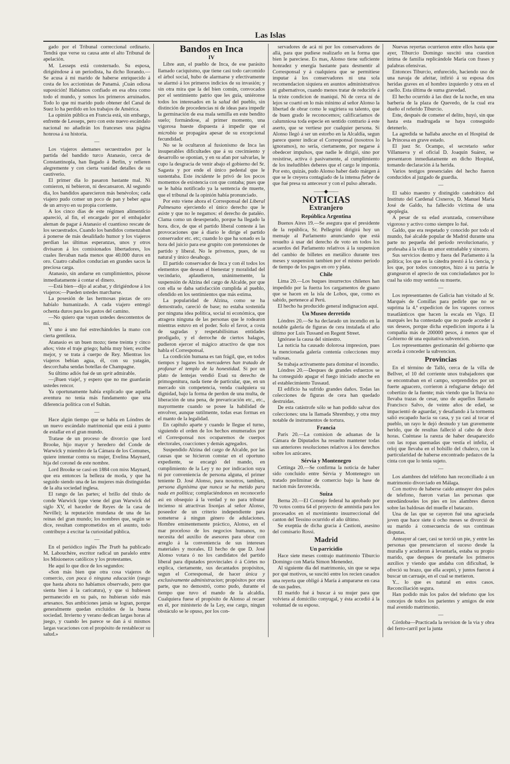Las Islas
gado por el Tribunal correccional ordinario. Tendrá que verse su causa ante el alto Tribunal de apelación.
M. Lesseps está consternado. Su esposa, dirigiéndose á un periodista, ha dicho llorando.—Se acusa á mi marido de haberse enriquecido á costa de los accionistas de Panamá. ¡Cuán odiosa suposición! Habíamos confiado en esa obra como todo el mundo, y somos los primeros arruinados. Todo lo que mi marido pudo obtener del Canal de Suez lo ha perdido en los trabajos de América.
La opinión pública en Francia está, sin embargo, enfrente de Lesseps, pero con este nuevo escándalo nacional no añadirán los franceses una página honrosa á su historia.
—
Los viajeros alemanes secuestrados por la partida del bandido turco Atanasio, cerca de Constantinopla, han llegado á Berlin, y refieren alegremente y con cierta vanidad detalles de su cautiverio.
El primer día lo pasaron bastante mal. Ni comieron, ni bebieron, ni descansaron. Al segundo día, los bandidos aparecieron más benévolos; cada viajero pudo comer un poco de pan y beber agua de un arroyo en su propia corriente.
A los cinco días de este régimen alimenticio apareció, al fin, el encargado por el embajador aleman de pagar á Atanasio el cuantioso rescate de los secuestrados. Cuando los bandidos comenzaban á ponerse de más desaliñado humor y los viajeros perdían las últimas esperanzas, unos y otros divisaron á los comisionados libertadores, los cuales llevaban nada menos que 40.000 duros en oro. Cuatro caballos conducian en grandes sacos la preciosa carga.
Atanasio, sin andarse en cumplimientos, púsose inmediatamente á contar el dinero.
—Está bien—dijo al acabar, y dirigiéndose á los viajeros:—Pueden ustedes marcharse.
La posesión de las hermosas piezas de oro habíalo humanizado. A cada viajero entregó ochenta duros para los gastos del camino.
—No quiero que vayan ustedes descontentos de mi.
Y uno á uno fué estrechándoles la mano con cierta gentileza.
Atanasio es un buen mozo; tiene treinta y cinco años; viste el traje griego; habla muy bien; escribe mejor, y se trata á cuerpo de Rey. Mientras los viajeros bebían agua, él, con su yatagán, descorchaba sendas botellas de Champagne.
Su último adiós fué de un sprit admirable.
—¡Buen viaje!, y espero que no me guardarán ustedes rencor.
Ya oportunamente había explicado que aquella aventura no tenia más fundamento que una diferencia política con el Sultán.
—
Hace algún tiempo que se habla en Lóndres de un nuevo escándalo matrimonial que está á punto de estallar en el gran mundo.
Tratase de un proceso de divorcio que lord Brooke, hijo mayor y heredero del Conde de Warwick y miembro de la Cámara de los Comunes, quiere intentar contra su mujer, Evelina Maynard, hija del coronel de este nombre.
Lord Brooke se casó en 1884 con miss Maynard, que era entonces la belleza de moda, y que ha seguido siendo una de las mujeres más distinguidas de la alta sociedad inglesa.
El rango de las partes; el brillo del título de conde Warwick (que viene del gran Warwick del siglo XV, el hacedor de Reyes de la casa de Neville); la reputación mundana de una de las reinas del gran mundo; los nombres que, según se dice, resultan comprometidos en el asunto, todo contribuye á excitar la curiosidad pública.
—
En el periódico inglés The Truth ha publicado M. Labouchère, escritor radical un paralelo entre los Misioneros católicos y los protestantes.
He aquí lo que dice de los segundos:
«Son más bien que otra cosa viajeros de comercio, con poca ó ninguna educación (rasgo que hasta ahora no habíamos observado, pero que sienta bien á la caricatura), y que si hubiesen permanecido en su país, no hubieran sido más artesanos. Sus ambiciones jamás se logran, porque generalmente quedan excluidos de la buena sociedad. Invierno y verano dedican largas horas al juego, y cuando les parece se dan á si mismos largas vacaciones con el propósito de restablecer su salud.»
Bandos en Inca
IV
Libre aun, el pueblo de Inca, de ese parásito llamado caciquismo, que tiene casi todo carcomido el árbol social, hubo de alarmarse y efectivamente se alarmó á los primeros indicios de su invasión; y sin otra mira que la del bien común, convocados por el sentimiento patrio que les guía, uniéronse todos los interesados en la salud del pueblo, sin distinción de procedencias ni de ideas para impedir la germinación de esa mala semilla en este bendito suelo; formándose, al primer momento, una vigorosa hueste dispuesta á impedir que el microbio se propagára apesar de su excepcional fecundidad.
No se le ocultaron al fusionismo de Inca las insuperables dificultades que á su crecimiento y desarrollo se oponian, y en su afan por salvarlas, le cupo la desgracia de venir abajo el gobierno del Sr. Sagasta y por ende el único pedestal que le sustentaba. Este incidente le privó de los pocos momentos de existencia con que contaba; pues que se le había notificado ya la sentencia de muerte, que el tribunal de la opinión había pronunciado.
Por esto viene ahora el Corresponsal del Liberal Palmesano ejerciendo el único derecho que le asiste y que no le negamos: el derecho de pataléo. Clama como un desesperado, porque ha llegado la hora. dice, de que el partido liberal conteste á las provocaciones que á diario le dirige el partido conservador etc. etc; cuando lo que ha sonado es la hora del juicio para ese grupito con pretensiones de partido y liberal. No le privemos, pues, de su natural y único desahogo.
El partido conservador de Inca y con él todos los elementos que desean el bienestar y moralidad del vecindario, aplaudieron, unánimemente, la suspensión de Alzina del cargo de Alcalde, por que con ella se daba satisfacción cumplida al pueblo, ofendido en los sentimientos que más estima.
La popularidad de Alzina, como se ha demostrado, careció de base; no estaba sostenida por ninguna idea política, social ni económica, que atragera ninguna de las personas que le rodearon mientras estuvo en el poder. Solo el favor, a costa de sagradas y respetabilísimas entidades prodigado, y el derroche de ciertos halagos, pudieron ejercer el mágico atractivo de que nos habla el Corresponsal.
La condición humana es tan frágil, que, en todos tiempos y lugares los mercaderes han tratado de profanar el templo de la honestidad. Si por un plato de lentejas vendió Esaú su derecho de primogenitura, nada tiene de particular, que, en un mercado sin competencia, venda cualquiera su dignidad, bajo la forma de perdon de una multa, de liberación de una pena, de prevaricación etc., etc., mayormente cuando se posee la habilidad de envolver, aunque sutilmente, todas esas formas en el manto de la legalidad.
En capítulo aparte y cuando le llegue el turno, siguiendo el orden de los hechos enumerados por el Corresponsal nos ocuparemos de cuerpos electorales, coacciones y demás agregados.
Suspendido Alzina del cargo de Alcalde, por las causas que se hicieron constar en el oportuno expediente, se encargó del mando, en cumplimiento de la Ley y no por indicacion suya ni por conveniencia de persona alguna, el primer teniente D. José Alonso, para nosotros, tambien, persona dignísima que nunca se ha metido para nada en política; complaciéndonos en reconocerlo asi en obsequio á la verdad y no para tributar incienso ni atractivas lisonjas al señor Alonso, poseedor de un criterio independiente para someterse á ningun género de adulaciones. Hombre eminentemente práctico, Alonso, en el mar proceloso de los negocios humanos, no necesita del auxilio de asesores para obrar con arreglo á la conveniencia de sus intereses materiales y morales. El hecho de que D. José Alonso votara ó no los candidatos del partido liberal para diputados provinciales ó á Córtes no explica, ciertamente, sus decantados propósitos, segun el Corresponsal, de hacer única y exclusivamente administracion; propósitos por otra parte, que no demostró, como pudo, durante el tiempo que tuvo el mando de la alcaldía. Cualquiera fuese el propósito de Alonso al recaer en él, por ministerio de la Ley, ese cargo, ningun obstáculo se le opuso, por los con-
servadores de acá ni por los conservadores de allá, para que pudiese realizarlo en la forma que bien le pareciese. Es mas, Alonso tiene suficiente honradez y energía bastante para desmentir al Corresponsal y á cualquiera que se permitiese imputar á los conservadores ni una sola recomendacion siquiera en asuntos administrativos ni gubernativos, cuando menos tratar de reducirle á la triste condicion de maniquí. Ni de cerca ni de lejos se coartó en lo más mínimo al señor Alonso la libertad de obrar como le sugiriera su talento, que de buen grado le reconocemos; calificaríamos de calumniosa toda especie en sentido contrario á este aserto, que se vertiese por cualquier persona. Si Alonso llegó á ser un estorbo en la Alcaldía, segun parece querer indicar el Corresponsal (nosotros lo ignoramos), no sería, ciertamente, por negarse á obedecer impulsos, que nadie le dirigió, sino por resistirse, activa ó pasivamente, al cumplimiento de los ineludibles deberes que el cargo le imponía. Por esto, quizás, pudo Alonso haber dado márgen á que se le creyera contagiado de la intensa fiebre de que fué presa su antecesor y con el pulso alterado.
——◆——
NOTICIAS
Extranjero
República Argentina
Buenos Aires 19.—Se asegura que el presidente de la república, Sr. Pellegrini dirigirá hoy un mensaje al Parlamento anunciando que está resuelto á usar del derecho de voto en todos los acuerdos del Parlamento relativos á la suspension del cambio de billetes en metálico durante tres meses y suspension tambien por el mismo período de tiempo de los pagos en oro y plata.
Chile
Lima 20.—Los buques insurrectos chilenos han impedido por la fuerza los cargamentos de guano que se hacen en la isla de Lobos, que, como es sabido, pertenece al Perú.
El hecho ha producido general indignacion aquí.
Un Museo derretido
Lóndres 20.—Se ha declarado un incendio en la notable galería de figuras de cera instalada el año último por Luis Tussand en Regent Street.
Ignórase la causa del siniestro.
La noticia ha causado dolorosa impresion, pues la mencionada galería contenía colecciones muy valiosas.
Se trabaja activamente para dominar el incendio.
Lóndres 20.—Despues de grandes esfuerzos se ha conseguido apagar el fuego iniciado anoche en el establecimiento Tussaud.
El edificio ha sufrido grandes daños. Todas las colecciones de figuras de cera han quedado destruidas.
De esta catástrofe sólo se han podido salvar dos colecciones: una la llamada Shrembuy, y otra muy notable de instrumentos de tortura.
Francia
París 20.—La comision de aduanas de la Cámara de Diputados ha resuelto mantener todas sus anteriores resoluciones relativos á los derechos sobre los azúcares.
Sérvia y Montenegro
Cettinga 20.—Se confirma la noticia de haber sido concluido entre Sérvia y Montenegro un tratado preliminar de comercio bajo la base de nacion más favorecida.
Suiza
Berna 20.—El Consejo federal ha aprobado por 70 votos contra 64 el proyecto de amnistía para los procesados en el movimiento insurreccional del canton del Tessino ocurrido el año último.
Se exeptúa de dicha gracia á Castioni, asesino del comisario Rossi.
Madrid
Un parricidio
Hace siete meses contrajo matrimonio Tiburcio Domingo con María Simon Menendez.
Al siguiente día del matrimonio, sin que se sepa por qué motivos, se suscitó entre los recien casados una reyerta que obligó á María á ampararse en casa de sus padres.
El marido fué á buscar á su mujer para que volviera al domicilio conyugal, y ésta accedió á la voluntad de su esposo.
Nuevas reyertas ocurrieron entre ellos hasta que ayer, Tiburcio Domingo suscitó una cuestion íntima de familia replicándole María con frases y palabras ofensivas.
Entonces Tiburcio, enfurecido, haciendo uso de una navaja de afeitar, infirió á su esposa dos heridas graves en el hombro izquierdo y otra en el cuello. Esta última de suma gravedad.
El hecho ocurrido á las diez de la noche, en una barberia de la plaza de Quevedo, de la cual era dueño el referido Tiburcio.
Este, después de cometer el delito, huyó, sin que hasta esta madrugada se haya conseguido detenerlo.
La agredida se hallaba anoche en el Hospital de la Princesa en grave estado.
El juez Sr. Ocampo, el secretario señor Villanueva y el oficial D. Joaquín Suárez, se presentaron inmediatamente en dicho Hospital, tomando declaración á la herida.
Varios testigos presenciales del hecho fueron conducidos al juzgado de guardia.
—
El sabio maestro y distingido catedrático del Instituto del Cardenal Cisneros, D. Manuel María José de Galdo, ha fallecido víctima de una apoplegía.
A pesar de su edad avanzada, conservábase vigoroso y activo como siempre lo fué.
Galdo, que era respetado y conocido por todo el mundo, fué alcalde popular de Madrid durante una parte no pequeña del período revolucionario, y profesaba á la villa un amor entrañable y sincero.
Sus servicios dentro y fuera del Parlamento á la política; los que en la cátedra prestó á la ciencia, y los que, por todos conceptos, hizo á su patria le grangearon el aprecio de sus conciudadanos por lo cual ha sido muy sentida su muerte.
—
Los representantes de Galicia han visitado al Sr. Marqués de Comillas para pedirle que no se suprima la 4.ª expedicion de los vapores correos trasatlánticos que hacen la escala en Vigo. El marqués les ha contestado que no puede acceder á sus deseos, porque dicha expedicion importa á la compañía más de 200000 pesos, á menos que el Gobierno dé una equitativa subvencion.
Los representantes gestionarán del gobierno que acceda á conceder la subvencion.
Provincias
En el término de Talló, cerca de la villa de Bellver, el 10 del corriente unos trabajadores que se encontraban en el campo, sorprendidos por un fuerte aguacero, corrieron á refugiarse debajo del cobertizo de la fuente; más viendo que la lluvia no llevaba trazas de cesar, uno de aquellos llamado Francisco Salvo, de veinte años de edad, se impacientó de aguardar, y desafiando á la tormenta salió escapado hacia su casa, y ya casi al tocar el pueblo, un rayo le dejó desnudo y tan gravemente herido, que de resultas falleció al cabo de doce horas. Cuéntase la rareza de haber desaparecido con las ropas quemadas que vestía el infeliz, el reloj que llevaba en el bolsillo del chaleco, con la particularidad de haberse encontrado pedazos de la cinta con que lo tenía sujeto.
—
Los alambres del teléfono han reconciliado á un matrimonio divorciado en Málaga.
Con motivo de haberse caido anteayer dos palos de telefono, fueron varias las personas que enredándoseles los pies en los alambres dieron sobre las baldosas del muelle el batacazo.
Una de las que se cayeron fué una agraciada joven que hace siete ú ocho meses se divorció de su marido á consecuencia de sus continuas disputas.
Anteayer al caer, casi se torció un pie, y entre las personas que presenciaron el suceso desde la muralla y acudieron á levantarla, estaba su propio marido, que despues de prestarle los primeros auxilios y viendo que andaba con dificultad, le ofreció su brazo, que ella aceptó, y juntos fueron á buscar un carruaje, en el cual se metieron.
Y... lo que es natural en estos casos. Reconciliación segura.
Han podido más los palos del telefono que los concejos de todos los parientes y amigos de este mal avenido matrimonio.
—
Córdoba—Practicada la revision de la via y obra del ferro-carril por la junta